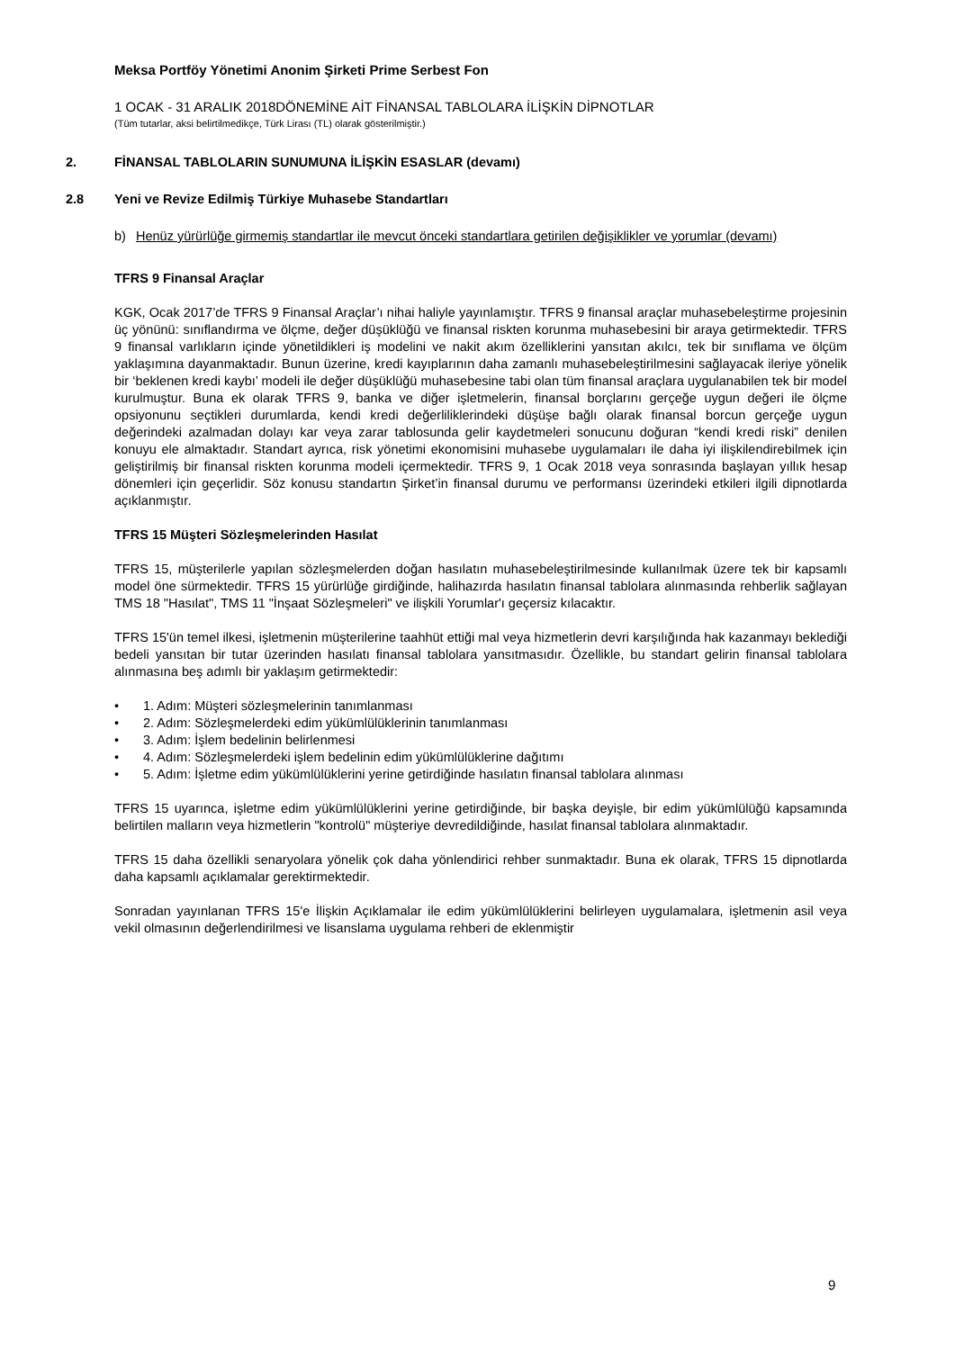Meksa Portföy Yönetimi Anonim Şirketi Prime Serbest Fon
1 OCAK - 31 ARALIK 2018DÖNEMİNE AİT FİNANSAL TABLOLARA İLİŞKİN DİPNOTLAR
(Tüm tutarlar, aksi belirtilmedikçe, Türk Lirası (TL) olarak gösterilmiştir.)
2. FİNANSAL TABLOLARIN SUNUMUNA İLİŞKİN ESASLAR (devamı)
2.8 Yeni ve Revize Edilmiş Türkiye Muhasebe Standartları
b) Henüz yürürlüğe girmemiş standartlar ile mevcut önceki standartlara getirilen değişiklikler ve yorumlar (devamı)
TFRS 9 Finansal Araçlar
KGK, Ocak 2017’de TFRS 9 Finansal Araçlar’ı nihai haliyle yayınlamıştır. TFRS 9 finansal araçlar muhasebeleştirme projesinin üç yönünü: sınıflandırma ve ölçme, değer düşüklüğü ve finansal riskten korunma muhasebesini bir araya getirmektedir. TFRS 9 finansal varlıkların içinde yönetildikleri iş modelini ve nakit akım özelliklerini yansıtan akılcı, tek bir sınıflama ve ölçüm yaklaşımına dayanmaktadır. Bunun üzerine, kredi kayıplarının daha zamanlı muhasebeleştirilmesini sağlayacak ileriye yönelik bir ‘beklenen kredi kaybı’ modeli ile değer düşüklüğü muhasebesine tabi olan tüm finansal araçlara uygulanabilen tek bir model kurulmuştur. Buna ek olarak TFRS 9, banka ve diğer işletmelerin, finansal borçlarını gerçeğe uygun değeri ile ölçme opsiyonunu seçtikleri durumlarda, kendi kredi değerliliklerindeki düşüşe bağlı olarak finansal borcun gerçeğe uygun değerindeki azalmadan dolayı kar veya zarar tablosunda gelir kaydetmeleri sonucunu doğuran “kendi kredi riski” denilen konuyu ele almaktadır. Standart ayrıca, risk yönetimi ekonomisini muhasebe uygulamaları ile daha iyi ilişkilendirebilmek için geliştirilmiş bir finansal riskten korunma modeli içermektedir. TFRS 9, 1 Ocak 2018 veya sonrasında başlayan yıllık hesap dönemleri için geçerlidir. Söz konusu standartın Şirket’in finansal durumu ve performansı üzerindeki etkileri ilgili dipnotlarda açıklanmıştır.
TFRS 15 Müşteri Sözleşmelerinden Hasılat
TFRS 15, müşterilerle yapılan sözleşmelerden doğan hasılatın muhasebeleştirilmesinde kullanılmak üzere tek bir kapsamlı model öne sürmektedir. TFRS 15 yürürlüğe girdiğinde, halihazırda hasılatın finansal tablolara alınmasında rehberlik sağlayan TMS 18 "Hasılat", TMS 11 "İnşaat Sözleşmeleri" ve ilişkili Yorumlar'ı geçersiz kılacaktır.
TFRS 15'ün temel ilkesi, işletmenin müşterilerine taahhüt ettiği mal veya hizmetlerin devri karşılığında hak kazanmayı beklediği bedeli yansıtan bir tutar üzerinden hasılatı finansal tablolara yansıtmasıdır. Özellikle, bu standart gelirin finansal tablolara alınmasına beş adımlı bir yaklaşım getirmektedir:
• 1. Adım: Müşteri sözleşmelerinin tanımlanması
• 2. Adım: Sözleşmelerdeki edim yükümlülüklerinin tanımlanması
• 3. Adım: İşlem bedelinin belirlenmesi
• 4. Adım: Sözleşmelerdeki işlem bedelinin edim yükümlülüklerine dağıtımı
• 5. Adım: İşletme edim yükümlülüklerini yerine getirdiğinde hasılatın finansal tablolara alınması
TFRS 15 uyarınca, işletme edim yükümlülüklerini yerine getirdiğinde, bir başka deyişle, bir edim yükümlülüğü kapsamında belirtilen malların veya hizmetlerin "kontrolü" müşteriye devredildiğinde, hasılat finansal tablolara alınmaktadır.
TFRS 15 daha özellikli senaryolara yönelik çok daha yönlendirici rehber sunmaktadır. Buna ek olarak, TFRS 15 dipnotlarda daha kapsamlı açıklamalar gerektirmektedir.
Sonradan yayınlanan TFRS 15'e İlişkin Açıklamalar ile edim yükümlülüklerini belirleyen uygulamalara, işletmenin asil veya vekil olmasının değerlendirilmesi ve lisanslama uygulama rehberi de eklenmiştir
9